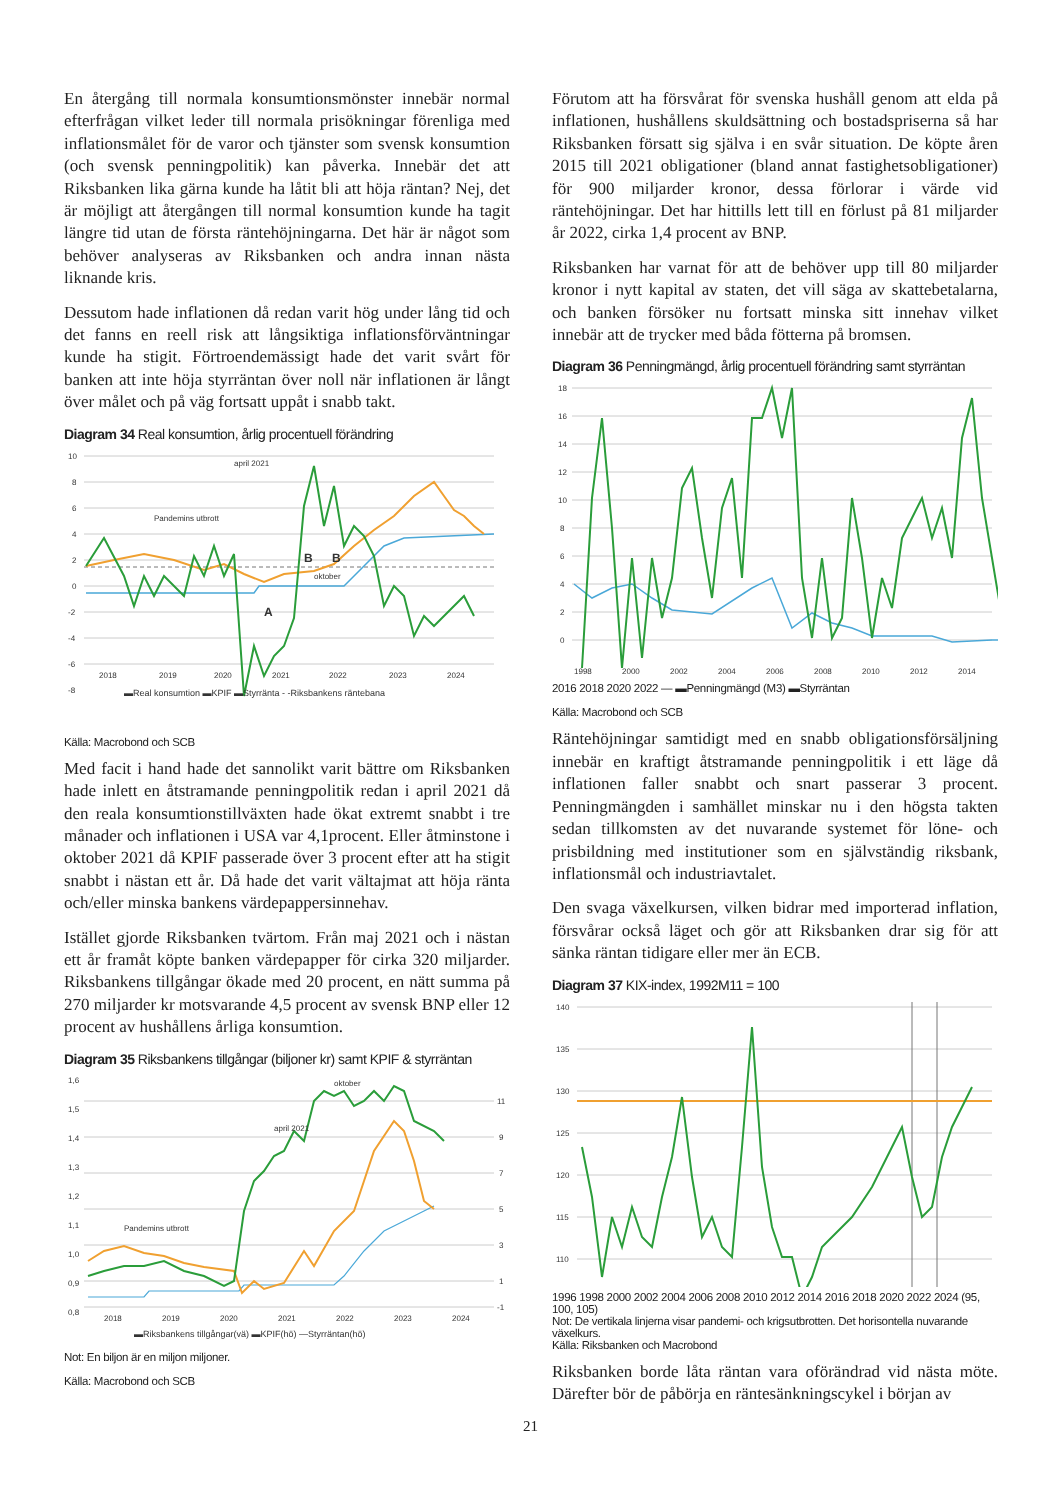En återgång till normala konsumtionsmönster innebär normal efterfrågan vilket leder till normala prisökningar förenliga med inflationsmålet för de varor och tjänster som svensk konsumtion (och svensk penningpolitik) kan påverka. Innebär det att Riksbanken lika gärna kunde ha låtit bli att höja räntan? Nej, det är möjligt att återgången till normal konsumtion kunde ha tagit längre tid utan de första räntehöjningarna. Det här är något som behöver analyseras av Riksbanken och andra innan nästa liknande kris.
Dessutom hade inflationen då redan varit hög under lång tid och det fanns en reell risk att långsiktiga inflationsförväntningar kunde ha stigit. Förtroendemässigt hade det varit svårt för banken att inte höja styrräntan över noll när inflationen är långt över målet och på väg fortsatt uppåt i snabb takt.
Diagram 34 Real konsumtion, årlig procentuell förändring
10
8
6
4
2
0
-2
-4
-6
-8
april 2021
Pandemins utbrott
oktober
B
B
A
2018
2019
2020
2021
2022
2023
2024
▬Real konsumtion ▬KPIF ▬Styrränta - -Riksbankens räntebana
Källa: Macrobond och SCB
Med facit i hand hade det sannolikt varit bättre om Riksbanken hade inlett en åtstramande penningpolitik redan i april 2021 då den reala konsumtionstillväxten hade ökat extremt snabbt i tre månader och inflationen i USA var 4,1procent. Eller åtminstone i oktober 2021 då KPIF passerade över 3 procent efter att ha stigit snabbt i nästan ett år. Då hade det varit vältajmat att höja ränta och/eller minska bankens värdepappersinnehav.
Istället gjorde Riksbanken tvärtom. Från maj 2021 och i nästan ett år framåt köpte banken värdepapper för cirka 320 miljarder. Riksbankens tillgångar ökade med 20 procent, en nätt summa på 270 miljarder kr motsvarande 4,5 procent av svensk BNP eller 12 procent av hushållens årliga konsumtion.
Diagram 35 Riksbankens tillgångar (biljoner kr) samt KPIF & styrräntan
1,6
1,5
1,4
1,3
1,2
1,1
1,0
0,9
0,8
11
9
7
5
3
1
-1
oktober
april 2021
Pandemins utbrott
2018
2019
2020
2021
2022
2023
2024
▬Riksbankens tillgångar(vä) ▬KPIF(hö) —Styrräntan(hö)
Not: En biljon är en miljon miljoner.
Källa: Macrobond och SCB
Förutom att ha försvårat för svenska hushåll genom att elda på inflationen, hushållens skuldsättning och bostadspriserna så har Riksbanken försatt sig själva i en svår situation. De köpte åren 2015 till 2021 obligationer (bland annat fastighetsobligationer) för 900 miljarder kronor, dessa förlorar i värde vid räntehöjningar. Det har hittills lett till en förlust på 81 miljarder år 2022, cirka 1,4 procent av BNP.
Riksbanken har varnat för att de behöver upp till 80 miljarder kronor i nytt kapital av staten, det vill säga av skattebetalarna, och banken försöker nu fortsatt minska sitt innehav vilket innebär att de trycker med båda fötterna på bromsen.
Diagram 36 Penningmängd, årlig procentuell förändring samt styrräntan
18
16
14
12
10
8
6
4
2
0
1998
2000
2002
2004
2006
2008
2010
2012
2014
2016 2018 2020 2022 — ▬Penningmängd (M3) ▬Styrräntan
Källa: Macrobond och SCB
Räntehöjningar samtidigt med en snabb obligationsförsäljning innebär en kraftigt åtstramande penningpolitik i ett läge då inflationen faller snabbt och snart passerar 3 procent. Penningmängden i samhället minskar nu i den högsta takten sedan tillkomsten av det nuvarande systemet för löne- och prisbildning med institutioner som en självständig riksbank, inflationsmål och industriavtalet.
Den svaga växelkursen, vilken bidrar med importerad inflation, försvårar också läget och gör att Riksbanken drar sig för att sänka räntan tidigare eller mer än ECB.
Diagram 37 KIX-index, 1992M11 = 100
140
135
130
125
120
115
110
1996 1998 2000 2002 2004 2006 2008 2010 2012 2014 2016 2018 2020 2022 2024 (95, 100, 105)
Not: De vertikala linjerna visar pandemi- och krigsutbrotten. Det horisontella nuvarande växelkurs.
Källa: Riksbanken och Macrobond
Riksbanken borde låta räntan vara oförändrad vid nästa möte. Därefter bör de påbörja en räntesänkningscykel i början av
21